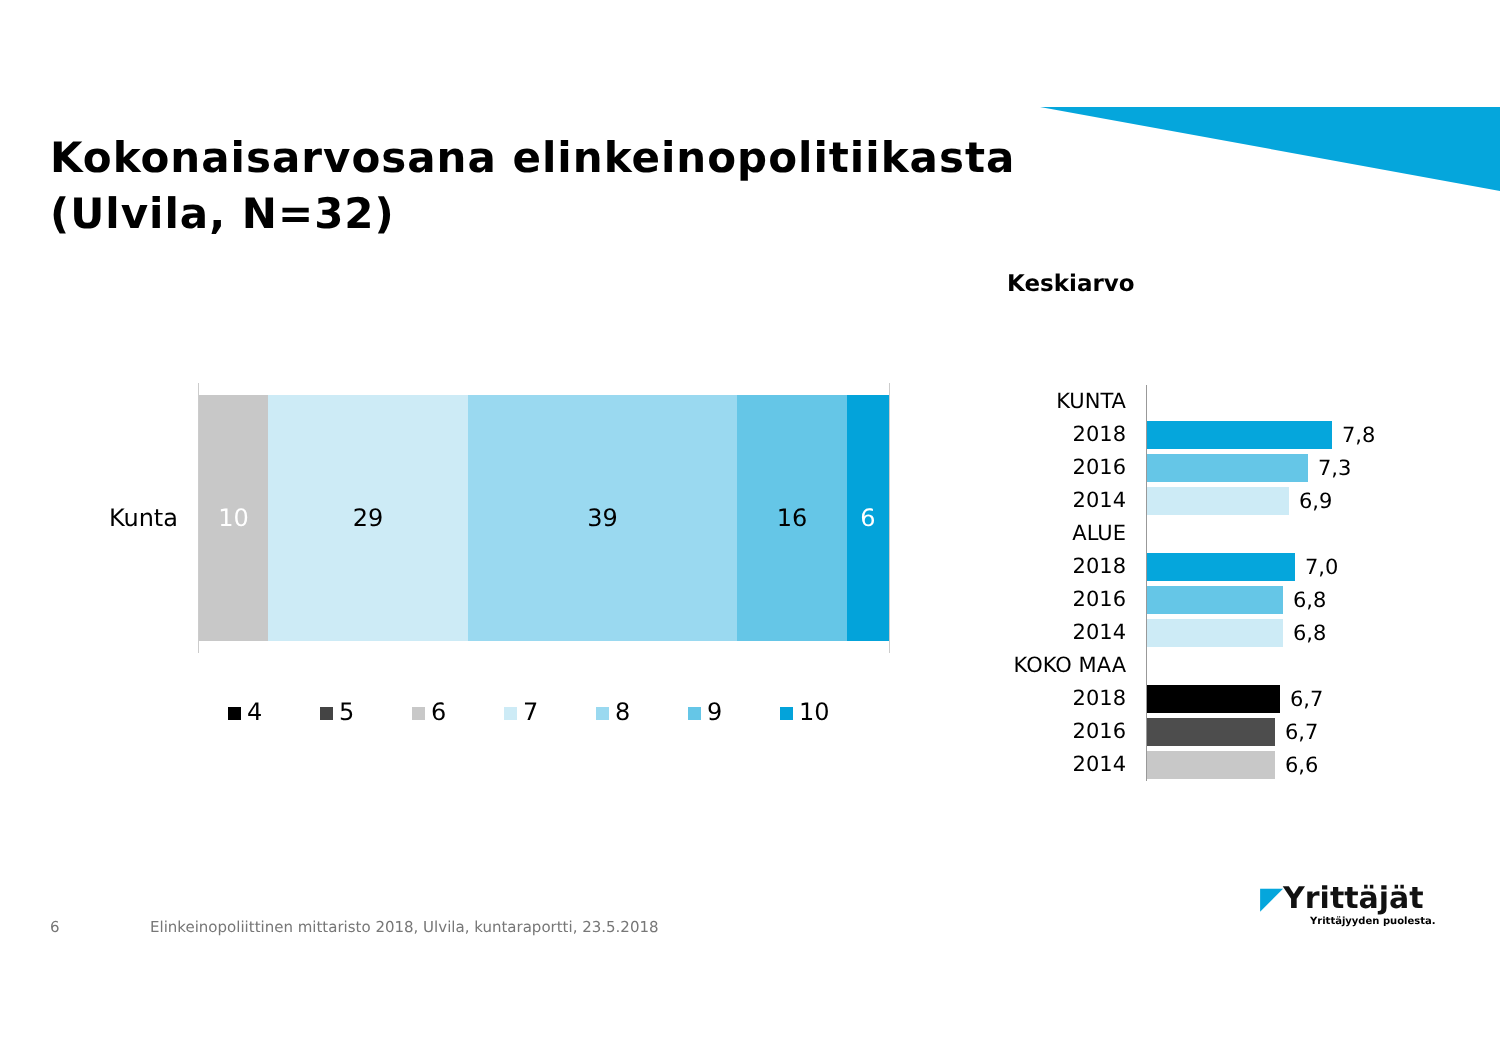Kokonaisarvosana elinkeinopolitiikasta
(Ulvila, N=32)
Keskiarvo
Kunta
10 29 39 16 6
4 5 6 7 8 9 10
KUNTA
2018
7,8
2016
7,3
2014
6,9
ALUE
2018
7,0
2016
6,8
2014
6,8
KOKO MAA
2018
6,7
2016
6,7
2014
6,6
6
Elinkeinopoliittinen mittaristo 2018, Ulvila, kuntaraportti, 23.5.2018
◤Yrittäjät
Yrittäjyyden puolesta.